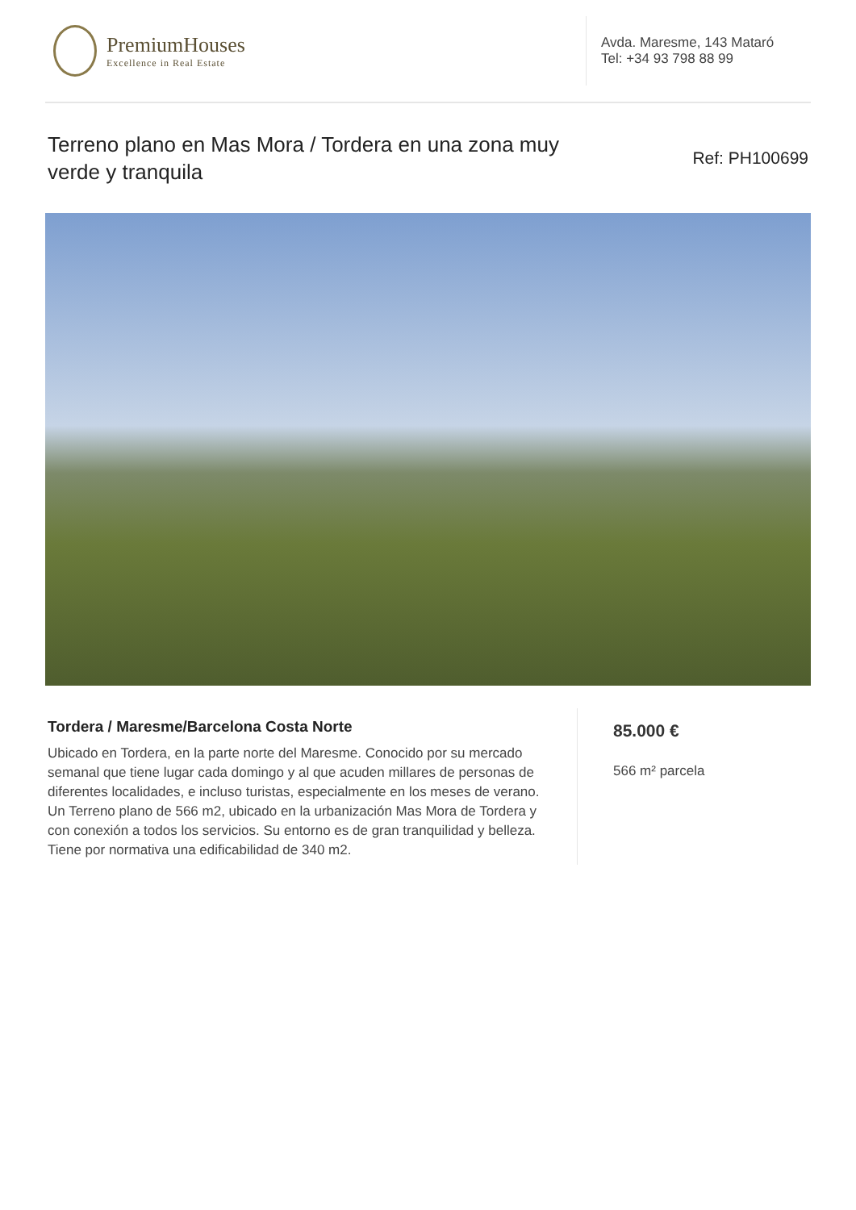PremiumHouses
Excellence in Real Estate
Avda. Maresme, 143 Mataró
Tel: +34 93 798 88 99
Terreno plano en Mas Mora / Tordera en una zona muy verde y tranquila
Ref: PH100699
Tordera / Maresme/Barcelona Costa Norte
Ubicado en Tordera, en la parte norte del Maresme. Conocido por su mercado semanal que tiene lugar cada domingo y al que acuden millares de personas de diferentes localidades, e incluso turistas, especialmente en los meses de verano. Un Terreno plano de 566 m2, ubicado en la urbanización Mas Mora de Tordera y con conexión a todos los servicios. Su entorno es de gran tranquilidad y belleza. Tiene por normativa una edificabilidad de 340 m2.
85.000 €
566 m² parcela